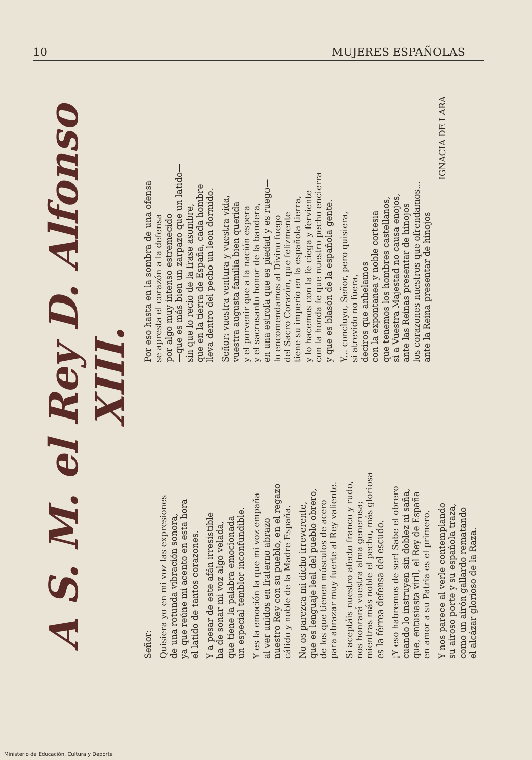10 MUJERES ESPAÑOLAS
A S. M. el Rey D. Alfonso XIII.
Señor:
Quisiera yo en mi voz las expresiones
de una rotunda vibración sonora,
ya que reúne mi acento en esta hora
el latido de tantos corazones.
Y a pesar de este afán irresistible
ha de sonar mi voz algo velada,
que tiene la palabra emocionada
un especial temblor inconfundible.
Y es la emoción la que mi voz empaña
al ver unidos en fraterno abrazo
nuestro Rey con su pueblo, en el regazo
cálido y noble de la Madre España.
No os parezca mi dicho irreverente,
que es lenguaje leal del pueblo obrero,
de los que tienen músculos de acero
para abrazar muy fuerte al Rey valiente.
Si aceptáis nuestro afecto franco y rudo,
nos honrará vuestra alma generosa;
mientras más noble el pecho, más gloriosa
es la férrea defensa del escudo.
¡Y eso habremos de ser! Sabe el obrero
cuando lo instruyen sin doblez ni saña,
que, entusiasta viril, el Rey de España
en amor a su Patria es el primero.
Y nos parece al verle contemplando
su airoso porte y su española traza,
como un airón gallardo rematando
el alcázar glorioso de la Raza.
Por eso hasta en la sombra de una ofensa
se apresta el corazón a la defensa
por algo muy intenso estremecido
—que es más bien un zarpazo que un latido—
sin que lo recio de la frase asombre,
que en la tierra de España, cada hombre
lleva dentro del pecho un leon dormido.
Señor: vuestra ventura y vuestra vida,
vuestra augusta familia bien querida
y el porvenir que a la nación espera
y el sacrosanto honor de la bandera,
en una estrofa que es piedad y es ruego—
lo encomendamos al Divino fuego
del Sacro Corazón, que felizmente
tiene su imperio en la española tierra,
y lo hacemos con la fe ciega y ferviente
con la honda fe que nuestro pecho encierra
y que es blasón de la española gente.
Y... concluyo, Señor, pero quisiera,
si atrevido no fuera,
deciros que anhelamos
con la expontanea y noble cortesia
que tenemos los hombres castellanos,
si a Vuestra Majestad no causa enojos,
ante las Reinas presentar de hinojos
los corazones nuestros que ofrendamos...
ante la Reina presentar de hinojos
IGNACIA DE LARA
Ministerio de Educación, Cultura y Deporte